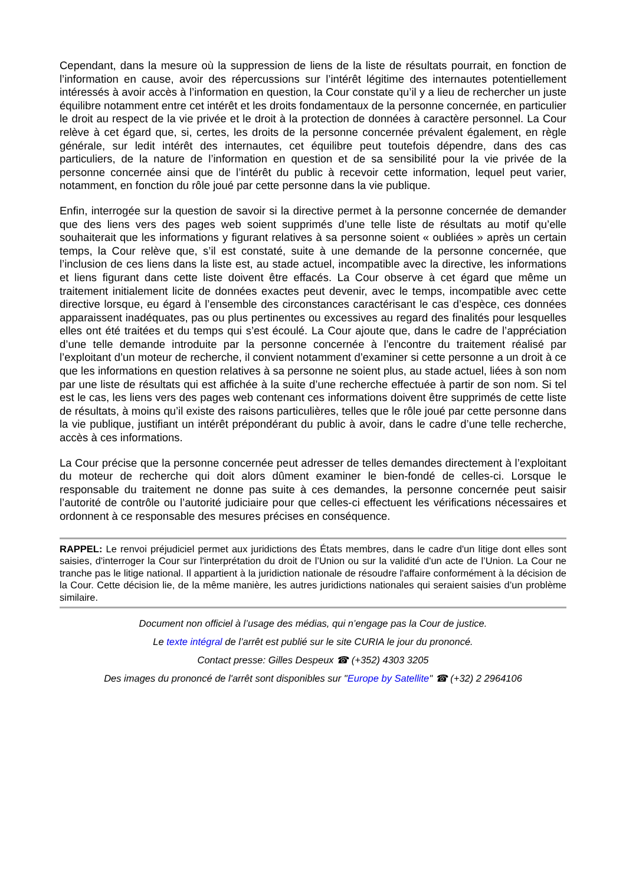Cependant, dans la mesure où la suppression de liens de la liste de résultats pourrait, en fonction de l’information en cause, avoir des répercussions sur l’intérêt légitime des internautes potentiellement intéressés à avoir accès à l’information en question, la Cour constate qu’il y a lieu de rechercher un juste équilibre notamment entre cet intérêt et les droits fondamentaux de la personne concernée, en particulier le droit au respect de la vie privée et le droit à la protection de données à caractère personnel. La Cour relève à cet égard que, si, certes, les droits de la personne concernée prévalent également, en règle générale, sur ledit intérêt des internautes, cet équilibre peut toutefois dépendre, dans des cas particuliers, de la nature de l’information en question et de sa sensibilité pour la vie privée de la personne concernée ainsi que de l’intérêt du public à recevoir cette information, lequel peut varier, notamment, en fonction du rôle joué par cette personne dans la vie publique.
Enfin, interrogée sur la question de savoir si la directive permet à la personne concernée de demander que des liens vers des pages web soient supprimés d’une telle liste de résultats au motif qu’elle souhaiterait que les informations y figurant relatives à sa personne soient « oubliées » après un certain temps, la Cour relève que, s’il est constaté, suite à une demande de la personne concernée, que l’inclusion de ces liens dans la liste est, au stade actuel, incompatible avec la directive, les informations et liens figurant dans cette liste doivent être effacés. La Cour observe à cet égard que même un traitement initialement licite de données exactes peut devenir, avec le temps, incompatible avec cette directive lorsque, eu égard à l’ensemble des circonstances caractérisant le cas d’espèce, ces données apparaissent inadéquates, pas ou plus pertinentes ou excessives au regard des finalités pour lesquelles elles ont été traitées et du temps qui s’est écoulé. La Cour ajoute que, dans le cadre de l’appréciation d’une telle demande introduite par la personne concernée à l’encontre du traitement réalisé par l’exploitant d’un moteur de recherche, il convient notamment d’examiner si cette personne a un droit à ce que les informations en question relatives à sa personne ne soient plus, au stade actuel, liées à son nom par une liste de résultats qui est affichée à la suite d’une recherche effectuée à partir de son nom. Si tel est le cas, les liens vers des pages web contenant ces informations doivent être supprimés de cette liste de résultats, à moins qu’il existe des raisons particulières, telles que le rôle joué par cette personne dans la vie publique, justifiant un intérêt prépondérant du public à avoir, dans le cadre d’une telle recherche, accès à ces informations.
La Cour précise que la personne concernée peut adresser de telles demandes directement à l’exploitant du moteur de recherche qui doit alors dûment examiner le bien-fondé de celles-ci. Lorsque le responsable du traitement ne donne pas suite à ces demandes, la personne concernée peut saisir l’autorité de contrôle ou l’autorité judiciaire pour que celles-ci effectuent les vérifications nécessaires et ordonnent à ce responsable des mesures précises en conséquence.
RAPPEL: Le renvoi préjudiciel permet aux juridictions des États membres, dans le cadre d'un litige dont elles sont saisies, d'interroger la Cour sur l'interprétation du droit de l’Union ou sur la validité d'un acte de l’Union. La Cour ne tranche pas le litige national. Il appartient à la juridiction nationale de résoudre l'affaire conformément à la décision de la Cour. Cette décision lie, de la même manière, les autres juridictions nationales qui seraient saisies d’un problème similaire.
Document non officiel à l’usage des médias, qui n’engage pas la Cour de justice.
Le texte intégral de l’arrêt est publié sur le site CURIA le jour du prononcé.
Contact presse: Gilles Despeux ☎ (+352) 4303 3205
Des images du prononcé de l'arrêt sont disponibles sur "Europe by Satellite" ☎ (+32) 2 2964106